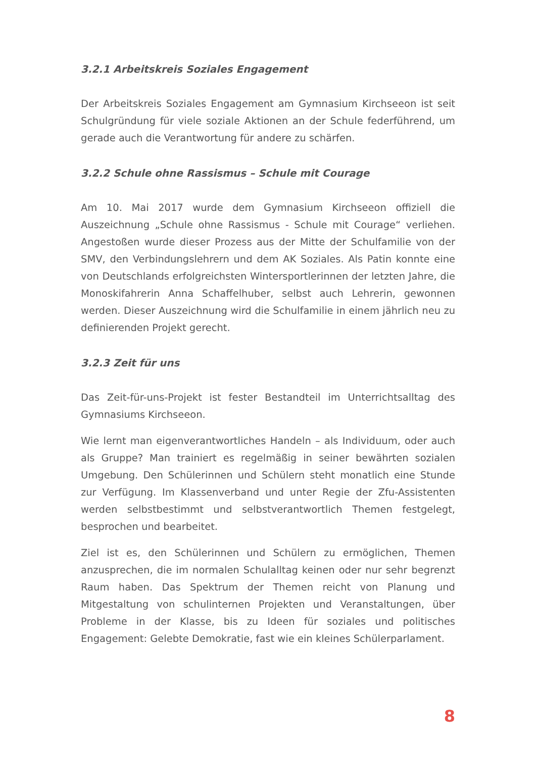3.2.1 Arbeitskreis Soziales Engagement
Der Arbeitskreis Soziales Engagement am Gymnasium Kirchseeon ist seit Schulgründung für viele soziale Aktionen an der Schule federführend, um gerade auch die Verantwortung für andere zu schärfen.
3.2.2 Schule ohne Rassismus – Schule mit Courage
Am 10. Mai 2017 wurde dem Gymnasium Kirchseeon offiziell die Auszeichnung „Schule ohne Rassismus - Schule mit Courage“ verliehen. Angestoßen wurde dieser Prozess aus der Mitte der Schulfamilie von der SMV, den Verbindungslehrern und dem AK Soziales. Als Patin konnte eine von Deutschlands erfolgreichsten Wintersportlerinnen der letzten Jahre, die Monoskifahrerin Anna Schaffelhuber, selbst auch Lehrerin, gewonnen werden. Dieser Auszeichnung wird die Schulfamilie in einem jährlich neu zu definierenden Projekt gerecht.
3.2.3 Zeit für uns
Das Zeit-für-uns-Projekt ist fester Bestandteil im Unterrichtsalltag des Gymnasiums Kirchseeon.
Wie lernt man eigenverantwortliches Handeln – als Individuum, oder auch als Gruppe? Man trainiert es regelmäßig in seiner bewährten sozialen Umgebung. Den Schülerinnen und Schülern steht monatlich eine Stunde zur Verfügung. Im Klassenverband und unter Regie der Zfu-Assistenten werden selbstbestimmt und selbstverantwortlich Themen festgelegt, besprochen und bearbeitet.
Ziel ist es, den Schülerinnen und Schülern zu ermöglichen, Themen anzusprechen, die im normalen Schulalltag keinen oder nur sehr begrenzt Raum haben. Das Spektrum der Themen reicht von Planung und Mitgestaltung von schulinternen Projekten und Veranstaltungen, über Probleme in der Klasse, bis zu Ideen für soziales und politisches Engagement: Gelebte Demokratie, fast wie ein kleines Schülerparlament.
8